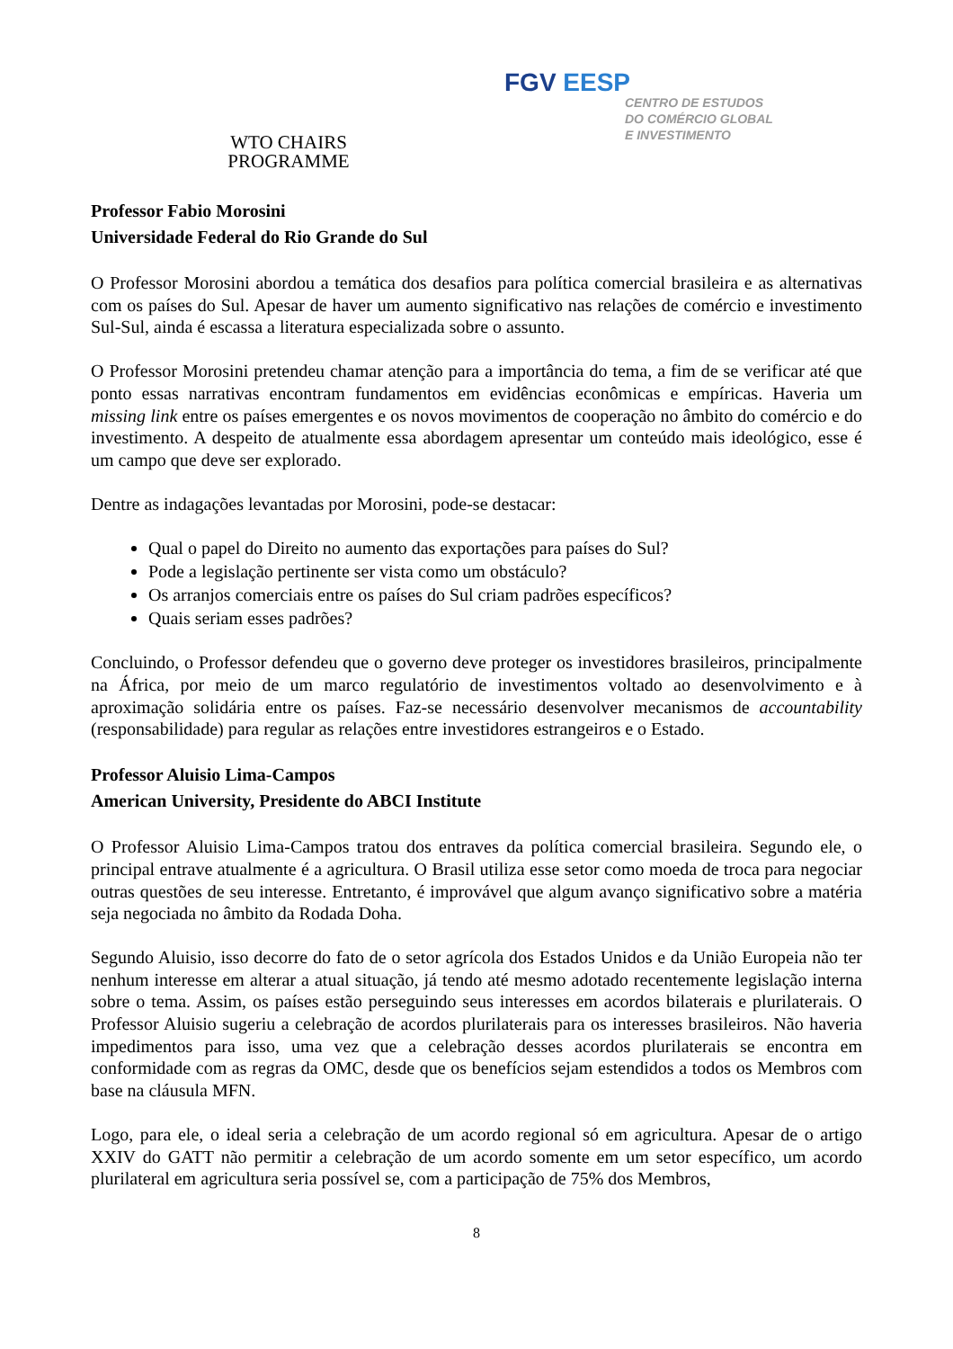WTO CHAIRS
PROGRAMME
FGV EESP
CENTRO DE ESTUDOS
DO COMÉRCIO GLOBAL
E INVESTIMENTO
Professor Fabio Morosini
Universidade Federal do Rio Grande do Sul
O Professor Morosini abordou a temática dos desafios para política comercial brasileira e as alternativas com os países do Sul. Apesar de haver um aumento significativo nas relações de comércio e investimento Sul-Sul, ainda é escassa a literatura especializada sobre o assunto.
O Professor Morosini pretendeu chamar atenção para a importância do tema, a fim de se verificar até que ponto essas narrativas encontram fundamentos em evidências econômicas e empíricas. Haveria um missing link entre os países emergentes e os novos movimentos de cooperação no âmbito do comércio e do investimento. A despeito de atualmente essa abordagem apresentar um conteúdo mais ideológico, esse é um campo que deve ser explorado.
Dentre as indagações levantadas por Morosini, pode-se destacar:
Qual o papel do Direito no aumento das exportações para países do Sul?
Pode a legislação pertinente ser vista como um obstáculo?
Os arranjos comerciais entre os países do Sul criam padrões específicos?
Quais seriam esses padrões?
Concluindo, o Professor defendeu que o governo deve proteger os investidores brasileiros, principalmente na África, por meio de um marco regulatório de investimentos voltado ao desenvolvimento e à aproximação solidária entre os países. Faz-se necessário desenvolver mecanismos de accountability (responsabilidade) para regular as relações entre investidores estrangeiros e o Estado.
Professor Aluisio Lima-Campos
American University, Presidente do ABCI Institute
O Professor Aluisio Lima-Campos tratou dos entraves da política comercial brasileira. Segundo ele, o principal entrave atualmente é a agricultura. O Brasil utiliza esse setor como moeda de troca para negociar outras questões de seu interesse. Entretanto, é improvável que algum avanço significativo sobre a matéria seja negociada no âmbito da Rodada Doha.
Segundo Aluisio, isso decorre do fato de o setor agrícola dos Estados Unidos e da União Europeia não ter nenhum interesse em alterar a atual situação, já tendo até mesmo adotado recentemente legislação interna sobre o tema. Assim, os países estão perseguindo seus interesses em acordos bilaterais e plurilaterais. O Professor Aluisio sugeriu a celebração de acordos plurilaterais para os interesses brasileiros. Não haveria impedimentos para isso, uma vez que a celebração desses acordos plurilaterais se encontra em conformidade com as regras da OMC, desde que os benefícios sejam estendidos a todos os Membros com base na cláusula MFN.
Logo, para ele, o ideal seria a celebração de um acordo regional só em agricultura. Apesar de o artigo XXIV do GATT não permitir a celebração de um acordo somente em um setor específico, um acordo plurilateral em agricultura seria possível se, com a participação de 75% dos Membros,
8